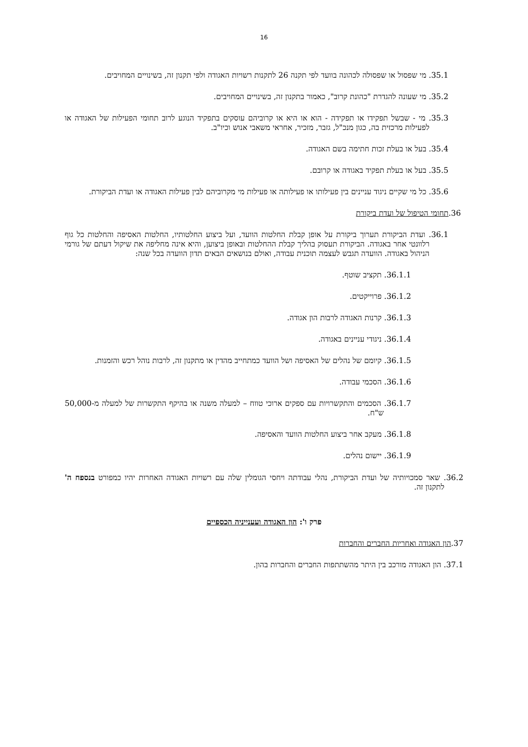16
35.1. מי שפסול או שפסולה לכהונה בוועד לפי תקנה 26 לתקנות רשויות האגודה ולפי תקנון זה, בשינויים המחויבים.
35.2. מי שעונה להגדרת "כהונת קרוב", כאמור בתקנון זה, בשינויים המחויבים.
35.3. מי - שבשל תפקידו או תפקידה - הוא או היא או קרוביהם עוסקים בתפקיד הנוגע לרוב תחומי הפעילות של האגודה או לפעילות מרכזית בה, כגון מנכ"ל, גזבר, מזכיר, אחראי משאבי אנוש וכיו"ב.
35.4. בעל או בעלת זכות חתימה בשם האגודה.
35.5. בעל או בעלת תפקיד באגודה או קרובם.
35.6. כל מי שקיים ניגוד עניינים בין פעילותו או פעילותה או פעילות מי מקרוביהם לבין פעילות האגודה או ועדת הביקורת.
36.תחומי הטיפול של ועדת ביקורת
36.1. ועדת הביקורת תערוך ביקורת על אופן קבלת החלטות הוועד, ועל ביצוע החלטותיו, החלטות האסיפה והחלטות כל גוף רלוונטי אחר באגודה. הביקורת תעסוק בהליך קבלת ההחלטות ובאופן ביצוען, והיא אינה מחליפה את שיקול דעתם של גורמי הניהול באגודה. הוועדה תגבש לעצמה תוכנית עבודה, ואולם בנושאים הבאים תדון הוועדה בכל שנה:
36.1.1. תקציב שוטף.
36.1.2. פרוייקטים.
36.1.3. קרנות האגודה לרבות הון אגודה.
36.1.4. ניגודי עניינים באגודה.
36.1.5. קיומם של נהלים של האסיפה ושל הוועד כמתחייב מהדין או מתקנון זה, לרבות נוהל רכש והזמנות.
36.1.6. הסכמי עבודה.
36.1.7. הסכמים והתקשרויות עם ספקים ארוכי טווח – למעלה משנה או בהיקף התקשרות של למעלה מ-50,000 ש"ח.
36.1.8. מעקב אחר ביצוע החלטות הוועד והאסיפה.
36.1.9. יישום נהלים.
36.2. שאר סמכויותיה של ועדת הביקורת, נהלי עבודתה ויחסי הגומלין שלה עם רשויות האגודה האחרות יהיו כמפורט בנספח ה' לתקנון זה.
פרק ו': הון האגודה ועענייניה הכספיים
37.הון האגודה ואחריות החברים והחברות
37.1. הון האגודה מורכב בין היתר מהשתתפות החברים והחברות בהון.